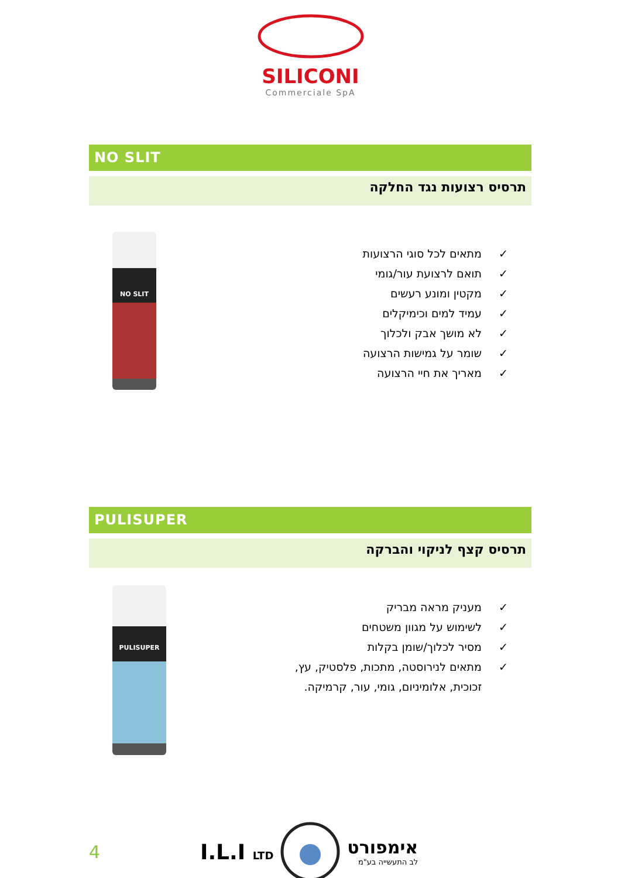SILICONI
Commerciale SpA
NO SLIT
תרסיס רצועות נגד החלקה
NO SLIT
✓ מתאים לכל סוגי הרצועות
✓ תואם לרצועת עור/גומי
✓ מקטין ומונע רעשים
✓ עמיד למים וכימיקלים
✓ לא מושך אבק ולכלוך
✓ שומר על גמישות הרצועה
✓ מאריך את חיי הרצועה
PULISUPER
תרסיס קצף לניקוי והברקה
PULISUPER
✓ מעניק מראה מבריק
✓ לשימוש על מגוון משטחים
✓ מסיר לכלוך/שומן בקלות
✓ מתאים לנירוסטה, מתכות, פלסטיק, עץ,
זכוכית, אלומיניום, גומי, עור, קרמיקה.
4
I.L.I LTD
אימפורט
לב התעשייה בע"מ